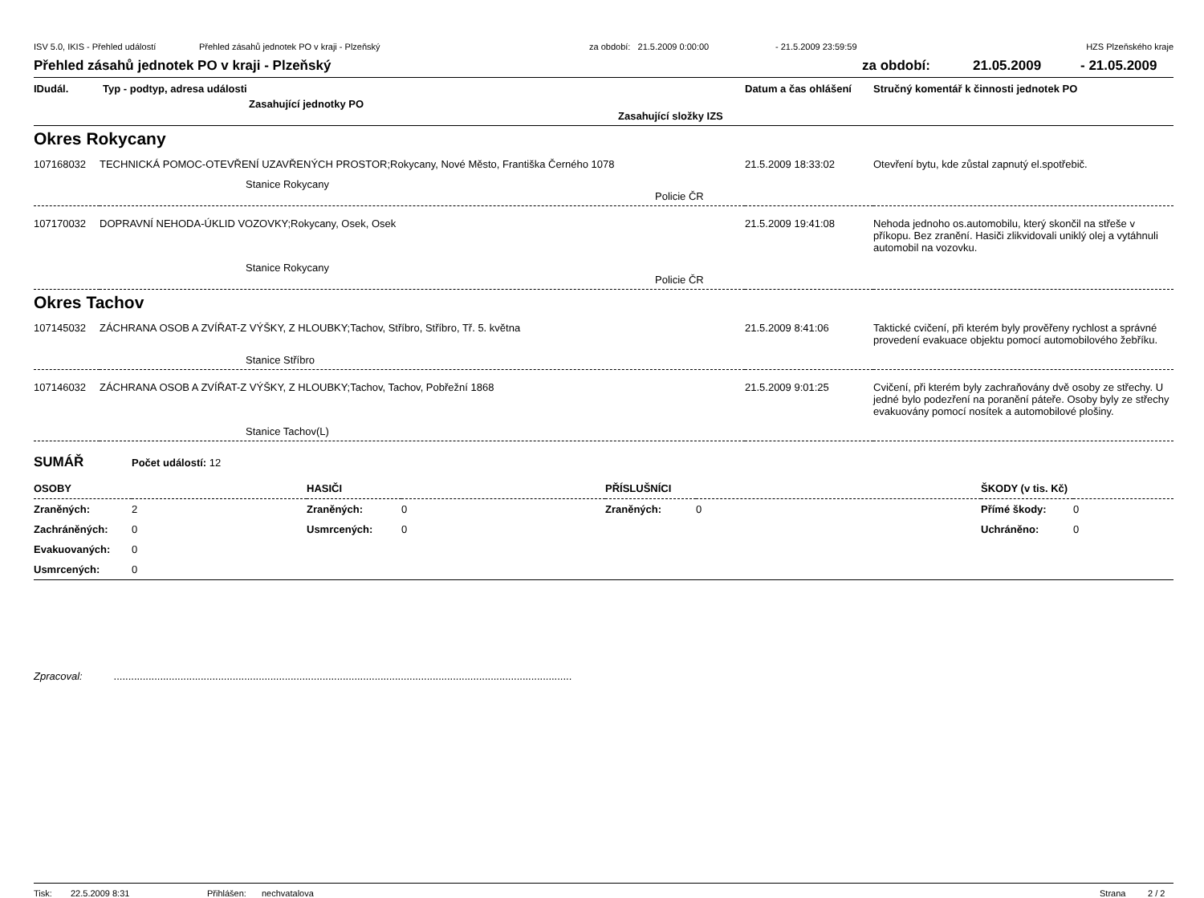ISV 5.0, IKIS - Přehled událostí Přehled zásahů jednotek PO v kraji - Plzeňský za období: 21.5.2009 0:00:00 - 21.5.2009 23:59:59 HZS Plzeňského kraje
Přehled zásahů jednotek PO v kraji - Plzeňský za období: 21.05.2009 - 21.05.2009
| IDudál. | Typ - podtyp, adresa události | Datum a čas ohlášení | Stručný komentář k činnosti jednotek PO |
| | Zasahující jednotky PO Zasahující složky IZS | | |
Okres Rokycany
| 107168032 | TECHNICKÁ POMOC-OTEVŘENÍ UZAVŘENÝCH PROSTOR;Rokycany, Nové Město, Františka Černého 1078 | 21.5.2009 18:33:02 | Otevření bytu, kde zůstal zapnutý el.spotřebič. |
| | Stanice Rokycany Policie ČR | | |
| 107170032 | DOPRAVNÍ NEHODA-ÚKLID VOZOVKY;Rokycany, Osek, Osek | 21.5.2009 19:41:08 | Nehoda jednoho os.automobilu, který skončil na střeše v příkopu. Bez zranění. Hasiči zlikvidovali uniklý olej a vytáhnuli automobil na vozovku. |
| | Stanice Rokycany Policie ČR | | |
Okres Tachov
| 107145032 | ZÁCHRANA OSOB A ZVÍŘAT-Z VÝŠKY, Z HLOUBKY;Tachov, Stříbro, Stříbro, Tř. 5. května | 21.5.2009 8:41:06 | Taktické cvičení, při kterém byly prověřeny rychlost a správné provedení evakuace objektu pomocí automobilového žebříku. |
| | Stanice Stříbro | | |
| 107146032 | ZÁCHRANA OSOB A ZVÍŘAT-Z VÝŠKY, Z HLOUBKY;Tachov, Tachov, Pobřežní 1868 | 21.5.2009 9:01:25 | Cvičení, při kterém byly zachraňovány dvě osoby ze střechy. U jedné bylo podezření na poranění páteře. Osoby byly ze střechy evakuovány pomocí nosítek a automobilové plošiny. |
| | Stanice Tachov(L) | | |
SUMÁŘ Počet událostí: 12
| OSOBY | | HASIČI | | PŘÍSLUŠNÍCI | | ŠKODY (v tis. Kč) | |
| Zraněných: | 2 | Zraněných: | 0 | Zraněných: | 0 | Přímé škody: | 0 |
| Zachráněných: | 0 | Usmrcených: | 0 | | | Uchráněno: | 0 |
| Evakuovaných: | 0 | | | | | | |
| Usmrcených: | 0 | | | | | | |
Zpracoval: ..............................................................................................................................................................
Tisk: 22.5.2009 8:31 Přihlášen: nechvatalova Strana 2 / 2